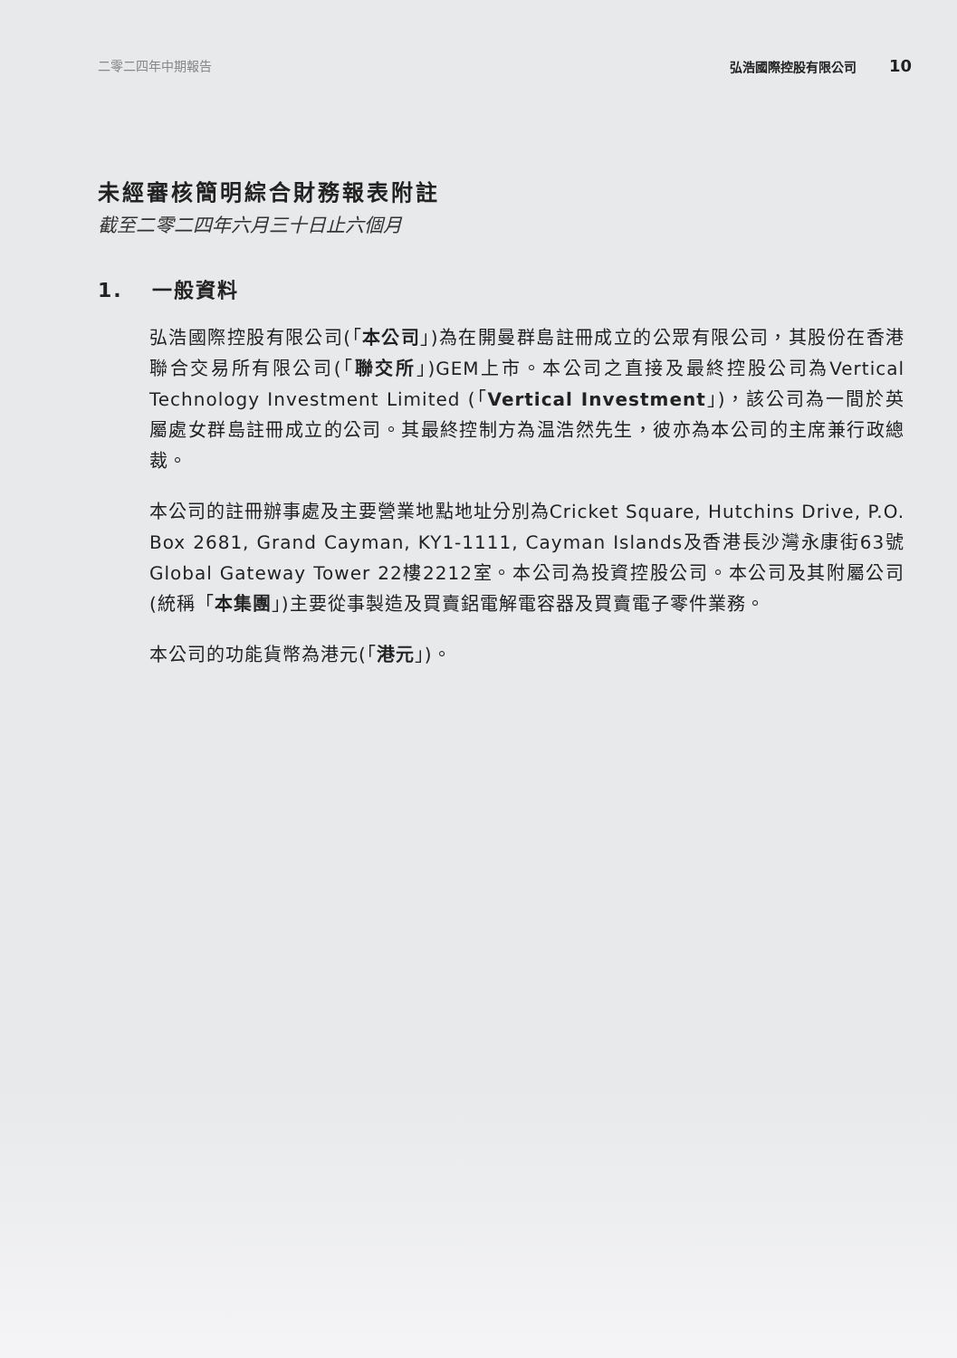二零二四年中期報告 弘浩國際控股有限公司 10
未經審核簡明綜合財務報表附註
截至二零二四年六月三十日止六個月
1. 一般資料
弘浩國際控股有限公司(「本公司」)為在開曼群島註冊成立的公眾有限公司，其股份在香港聯合交易所有限公司(「聯交所」)GEM上市。本公司之直接及最終控股公司為Vertical Technology Investment Limited (「Vertical Investment」)，該公司為一間於英屬處女群島註冊成立的公司。其最終控制方為温浩然先生，彼亦為本公司的主席兼行政總裁。
本公司的註冊辦事處及主要營業地點地址分別為Cricket Square, Hutchins Drive, P.O. Box 2681, Grand Cayman, KY1-1111, Cayman Islands及香港長沙灣永康街63號Global Gateway Tower 22樓2212室。本公司為投資控股公司。本公司及其附屬公司(統稱「本集團」)主要從事製造及買賣鋁電解電容器及買賣電子零件業務。
本公司的功能貨幣為港元(「港元」)。